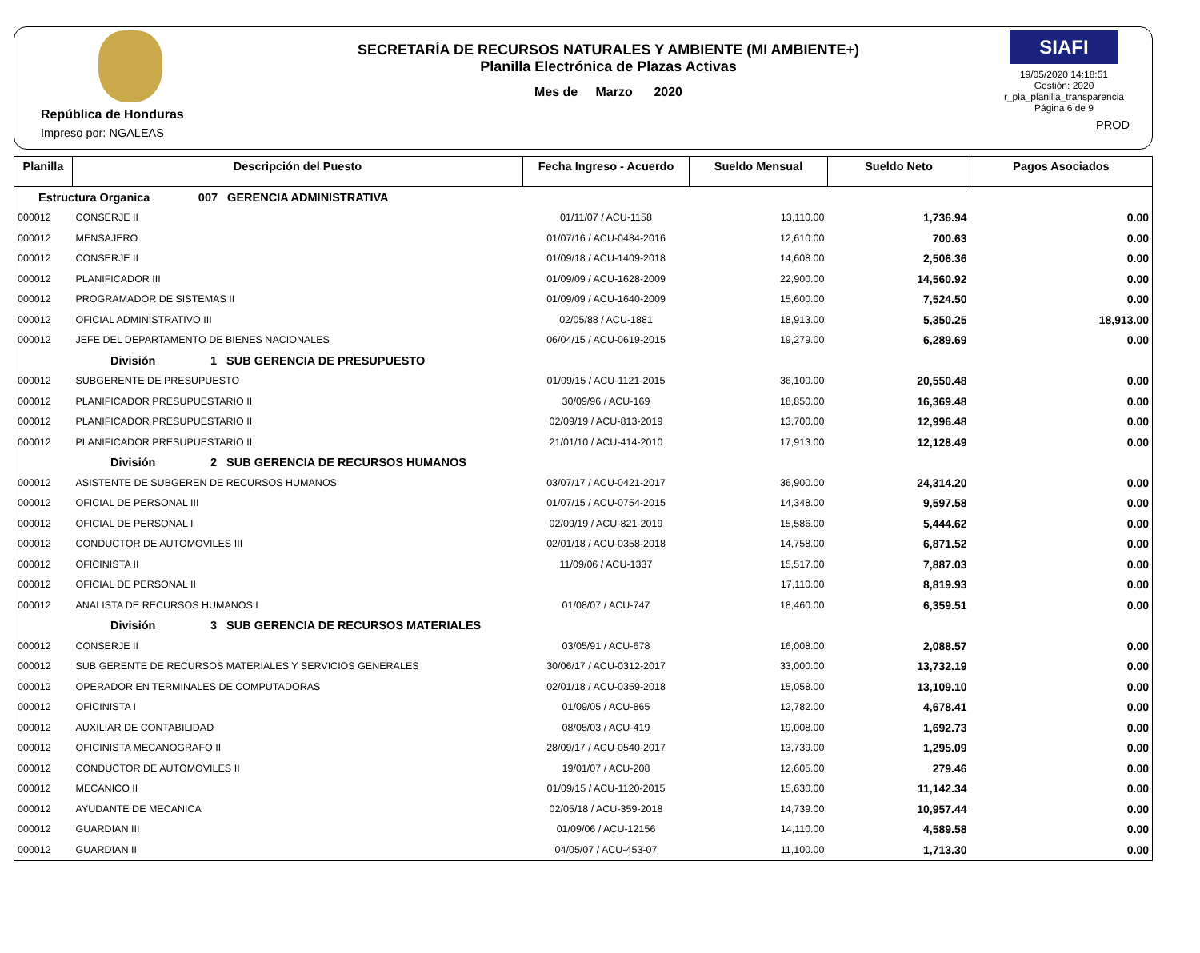República de Honduras
Impreso por: NGALEAS
SECRETARÍA DE RECURSOS NATURALES Y AMBIENTE (MI AMBIENTE+)
Planilla Electrónica de Plazas Activas
Mes de Marzo 2020
SIAFI
19/05/2020 14:18:51
Gestión: 2020
r_pla_planilla_transparencia
Página 6 de 9
PROD
| Planilla | Descripción del Puesto | Fecha Ingreso - Acuerdo | Sueldo Mensual | Sueldo Neto | Pagos Asociados |
| --- | --- | --- | --- | --- | --- |
| Estructura Organica 007 GERENCIA ADMINISTRATIVA | | | | | |
| 000012 | CONSERJE II | 01/11/07 / ACU-1158 | 13,110.00 | 1,736.94 | 0.00 |
| 000012 | MENSAJERO | 01/07/16 / ACU-0484-2016 | 12,610.00 | 700.63 | 0.00 |
| 000012 | CONSERJE II | 01/09/18 / ACU-1409-2018 | 14,608.00 | 2,506.36 | 0.00 |
| 000012 | PLANIFICADOR III | 01/09/09 / ACU-1628-2009 | 22,900.00 | 14,560.92 | 0.00 |
| 000012 | PROGRAMADOR DE SISTEMAS II | 01/09/09 / ACU-1640-2009 | 15,600.00 | 7,524.50 | 0.00 |
| 000012 | OFICIAL ADMINISTRATIVO III | 02/05/88 / ACU-1881 | 18,913.00 | 5,350.25 | 18,913.00 |
| 000012 | JEFE DEL DEPARTAMENTO DE BIENES NACIONALES | 06/04/15 / ACU-0619-2015 | 19,279.00 | 6,289.69 | 0.00 |
| División 1 SUB GERENCIA DE PRESUPUESTO | | | | | |
| 000012 | SUBGERENTE DE PRESUPUESTO | 01/09/15 / ACU-1121-2015 | 36,100.00 | 20,550.48 | 0.00 |
| 000012 | PLANIFICADOR PRESUPUESTARIO II | 30/09/96 / ACU-169 | 18,850.00 | 16,369.48 | 0.00 |
| 000012 | PLANIFICADOR PRESUPUESTARIO II | 02/09/19 / ACU-813-2019 | 13,700.00 | 12,996.48 | 0.00 |
| 000012 | PLANIFICADOR PRESUPUESTARIO II | 21/01/10 / ACU-414-2010 | 17,913.00 | 12,128.49 | 0.00 |
| División 2 SUB GERENCIA DE RECURSOS HUMANOS | | | | | |
| 000012 | ASISTENTE DE SUBGEREN DE RECURSOS HUMANOS | 03/07/17 / ACU-0421-2017 | 36,900.00 | 24,314.20 | 0.00 |
| 000012 | OFICIAL DE PERSONAL III | 01/07/15 / ACU-0754-2015 | 14,348.00 | 9,597.58 | 0.00 |
| 000012 | OFICIAL DE PERSONAL I | 02/09/19 / ACU-821-2019 | 15,586.00 | 5,444.62 | 0.00 |
| 000012 | CONDUCTOR DE AUTOMOVILES III | 02/01/18 / ACU-0358-2018 | 14,758.00 | 6,871.52 | 0.00 |
| 000012 | OFICINISTA II | 11/09/06 / ACU-1337 | 15,517.00 | 7,887.03 | 0.00 |
| 000012 | OFICIAL DE PERSONAL II | | 17,110.00 | 8,819.93 | 0.00 |
| 000012 | ANALISTA DE RECURSOS HUMANOS I | 01/08/07 / ACU-747 | 18,460.00 | 6,359.51 | 0.00 |
| División 3 SUB GERENCIA DE RECURSOS MATERIALES | | | | | |
| 000012 | CONSERJE II | 03/05/91 / ACU-678 | 16,008.00 | 2,088.57 | 0.00 |
| 000012 | SUB GERENTE DE RECURSOS MATERIALES Y SERVICIOS GENERALES | 30/06/17 / ACU-0312-2017 | 33,000.00 | 13,732.19 | 0.00 |
| 000012 | OPERADOR EN TERMINALES DE COMPUTADORAS | 02/01/18 / ACU-0359-2018 | 15,058.00 | 13,109.10 | 0.00 |
| 000012 | OFICINISTA I | 01/09/05 / ACU-865 | 12,782.00 | 4,678.41 | 0.00 |
| 000012 | AUXILIAR DE CONTABILIDAD | 08/05/03 / ACU-419 | 19,008.00 | 1,692.73 | 0.00 |
| 000012 | OFICINISTA MECANOGRAFO II | 28/09/17 / ACU-0540-2017 | 13,739.00 | 1,295.09 | 0.00 |
| 000012 | CONDUCTOR DE AUTOMOVILES II | 19/01/07 / ACU-208 | 12,605.00 | 279.46 | 0.00 |
| 000012 | MECANICO II | 01/09/15 / ACU-1120-2015 | 15,630.00 | 11,142.34 | 0.00 |
| 000012 | AYUDANTE DE MECANICA | 02/05/18 / ACU-359-2018 | 14,739.00 | 10,957.44 | 0.00 |
| 000012 | GUARDIAN III | 01/09/06 / ACU-12156 | 14,110.00 | 4,589.58 | 0.00 |
| 000012 | GUARDIAN II | 04/05/07 / ACU-453-07 | 11,100.00 | 1,713.30 | 0.00 |